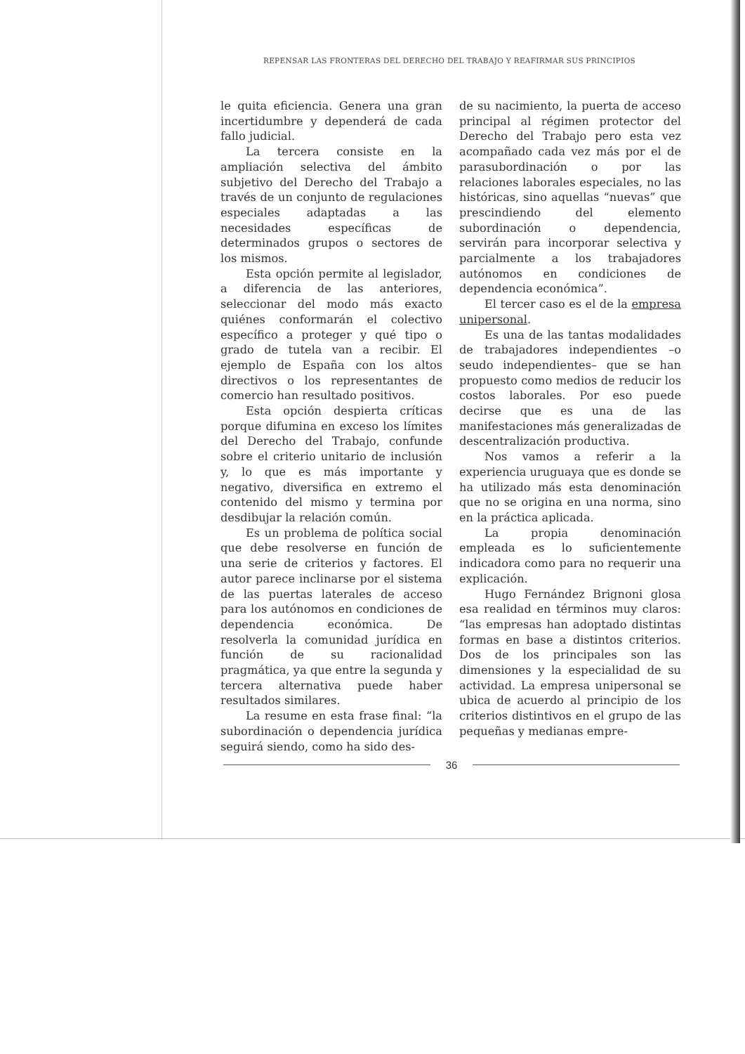REPENSAR LAS FRONTERAS DEL DERECHO DEL TRABAJO Y REAFIRMAR SUS PRINCIPIOS
le quita eficiencia. Genera una gran incertidumbre y dependerá de cada fallo judicial.
La tercera consiste en la ampliación selectiva del ámbito subjetivo del Derecho del Trabajo a través de un conjunto de regulaciones especiales adaptadas a las necesidades específicas de determinados grupos o sectores de los mismos.
Esta opción permite al legislador, a diferencia de las anteriores, seleccionar del modo más exacto quiénes conformarán el colectivo específico a proteger y qué tipo o grado de tutela van a recibir. El ejemplo de España con los altos directivos o los representantes de comercio han resultado positivos.
Esta opción despierta críticas porque difumina en exceso los límites del Derecho del Trabajo, confunde sobre el criterio unitario de inclusión y, lo que es más importante y negativo, diversifica en extremo el contenido del mismo y termina por desdibujar la relación común.
Es un problema de política social que debe resolverse en función de una serie de criterios y factores. El autor parece inclinarse por el sistema de las puertas laterales de acceso para los autónomos en condiciones de dependencia económica. De resolverla la comunidad jurídica en función de su racionalidad pragmática, ya que entre la segunda y tercera alternativa puede haber resultados similares.
La resume en esta frase final: “la subordinación o dependencia jurídica seguirá siendo, como ha sido des-
de su nacimiento, la puerta de acceso principal al régimen protector del Derecho del Trabajo pero esta vez acompañado cada vez más por el de parasubordinación o por las relaciones laborales especiales, no las históricas, sino aquellas “nuevas” que prescindiendo del elemento subordinación o dependencia, servirán para incorporar selectiva y parcialmente a los trabajadores autónomos en condiciones de dependencia económica”.
El tercer caso es el de la empresa unipersonal.
Es una de las tantas modalidades de trabajadores independientes –o seudo independientes– que se han propuesto como medios de reducir los costos laborales. Por eso puede decirse que es una de las manifestaciones más generalizadas de descentralización productiva.
Nos vamos a referir a la experiencia uruguaya que es donde se ha utilizado más esta denominación que no se origina en una norma, sino en la práctica aplicada.
La propia denominación empleada es lo suficientemente indicadora como para no requerir una explicación.
Hugo Fernández Brignoni glosa esa realidad en términos muy claros: “las empresas han adoptado distintas formas en base a distintos criterios. Dos de los principales son las dimensiones y la especialidad de su actividad. La empresa unipersonal se ubica de acuerdo al principio de los criterios distintivos en el grupo de las pequeñas y medianas empre-
36